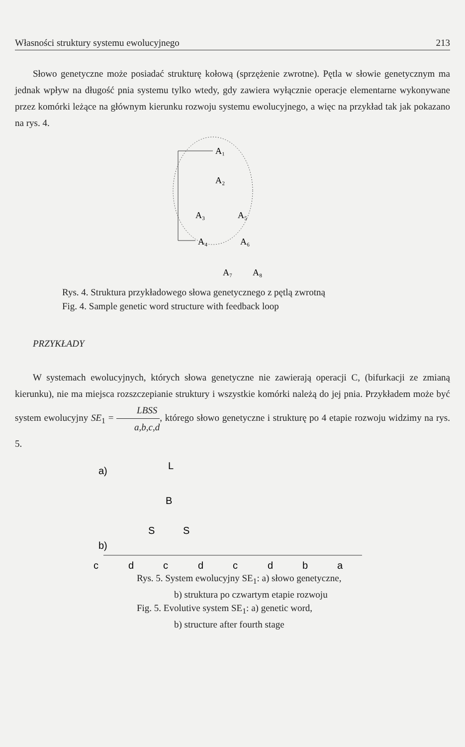Własności struktury systemu ewolucyjnego 213
Słowo genetyczne może posiadać strukturę kołową (sprzężenie zwrotne). Pętla w słowie genetycznym ma jednak wpływ na długość pnia systemu tylko wtedy, gdy zawiera wyłącznie operacje elementarne wykonywane przez komórki leżące na głównym kierunku rozwoju systemu ewolucyjnego, a więc na przykład tak jak pokazano na rys. 4.
A₁
A₂
A₃
A₅
A₄
A₆
A₇
A₈
Rys. 4. Struktura przykładowego słowa genetycznego z pętlą zwrotną
Fig. 4. Sample genetic word structure with feedback loop
PRZYKŁADY
W systemach ewolucyjnych, których słowa genetyczne nie zawierają operacji C, (bifurkacji ze zmianą kierunku), nie ma miejsca rozszczepianie struktury i wszystkie komórki należą do jej pnia. Przykładem może być system ewolucyjny SE<sub>1</sub> = LBSS a,b,c,d, którego słowo genetyczne i strukturę po 4 etapie rozwoju widzimy na rys. 5.
a)
L
B
S
S
b)
c
d
c
d
c
d
b
a
Rys. 5. System ewolucyjny SE<sub>1</sub>: a) słowo genetyczne,
b) struktura po czwartym etapie rozwoju
Fig. 5. Evolutive system SE<sub>1</sub>: a) genetic word,
b) structure after fourth stage